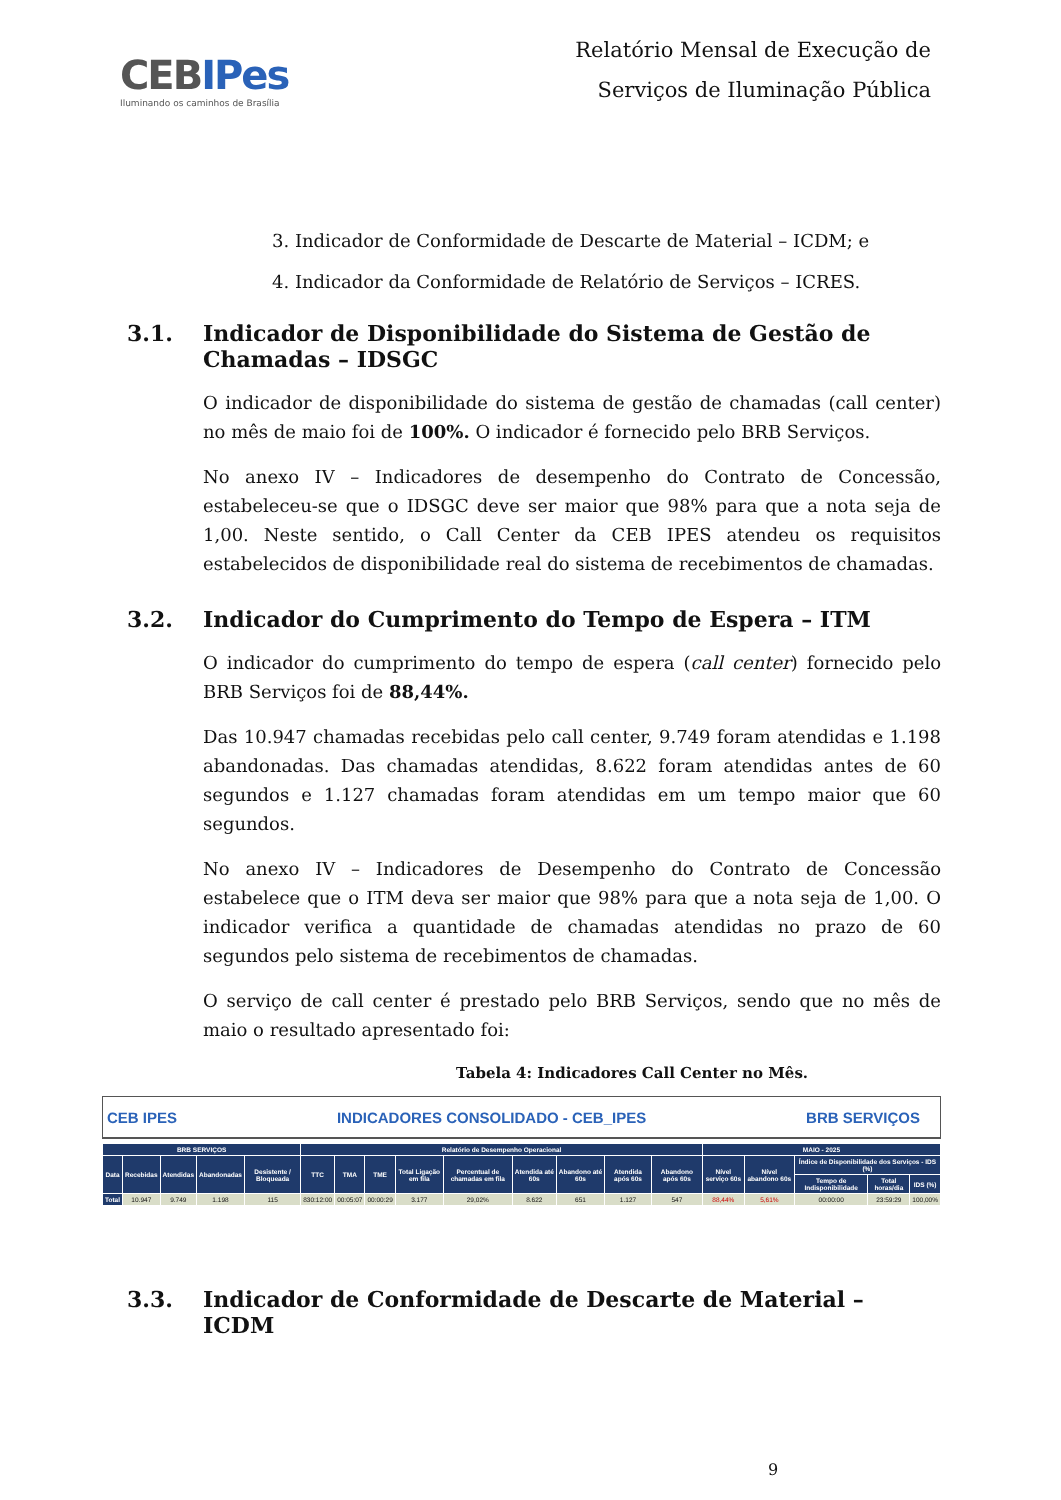CEBIPes
Iluminando os caminhos de Brasília
Relatório Mensal de Execução de
Serviços de Iluminação Pública
3. Indicador de Conformidade de Descarte de Material – ICDM; e
4. Indicador da Conformidade de Relatório de Serviços – ICRES.
3.1. Indicador de Disponibilidade do Sistema de Gestão de Chamadas – IDSGC
O indicador de disponibilidade do sistema de gestão de chamadas (call center) no mês de maio foi de 100%. O indicador é fornecido pelo BRB Serviços.
No anexo IV – Indicadores de desempenho do Contrato de Concessão, estabeleceu-se que o IDSGC deve ser maior que 98% para que a nota seja de 1,00. Neste sentido, o Call Center da CEB IPES atendeu os requisitos estabelecidos de disponibilidade real do sistema de recebimentos de chamadas.
3.2. Indicador do Cumprimento do Tempo de Espera – ITM
O indicador do cumprimento do tempo de espera (call center) fornecido pelo BRB Serviços foi de 88,44%.
Das 10.947 chamadas recebidas pelo call center, 9.749 foram atendidas e 1.198 abandonadas. Das chamadas atendidas, 8.622 foram atendidas antes de 60 segundos e 1.127 chamadas foram atendidas em um tempo maior que 60 segundos.
No anexo IV – Indicadores de Desempenho do Contrato de Concessão estabelece que o ITM deva ser maior que 98% para que a nota seja de 1,00. O indicador verifica a quantidade de chamadas atendidas no prazo de 60 segundos pelo sistema de recebimentos de chamadas.
O serviço de call center é prestado pelo BRB Serviços, sendo que no mês de maio o resultado apresentado foi:
Tabela 4: Indicadores Call Center no Mês.
CEB IPES INDICADORES CONSOLIDADO - CEB_IPES BRB SERVIÇOS
| BRB SERVIÇOS | | | | | Relatório de Desempenho Operacional | | | | | | | | | MAIO - 2025 | | | | |
| --- | --- | --- | --- | --- | --- | --- | --- | --- | --- | --- | --- | --- | --- | --- | --- | --- | --- | --- |
| Data | Recebidas | Atendidas | Abandonadas | Desistente / Bloqueada | TTC | TMA | TME | Total Ligação em fila | Percentual de chamadas em fila | Atendida até 60s | Abandono até 60s | Atendida após 60s | Abandono após 60s | Nível serviço 60s | Nível abandono 60s | Índice de Disponibilidade dos Serviços - IDS (%) | | |
| | | | | | | | | | | | | | | | | Tempo de Indisponibilidade | Total horas/dia | IDS (%) |
| Total | 10.947 | 9.749 | 1.198 | 115 | 830:12:00 | 00:05:07 | 00:00:29 | 3.177 | 29,02% | 8.622 | 651 | 1.127 | 547 | 88,44% | 5,61% | 00:00:00 | 23:59:29 | 100,00% |
3.3. Indicador de Conformidade de Descarte de Material – ICDM
9